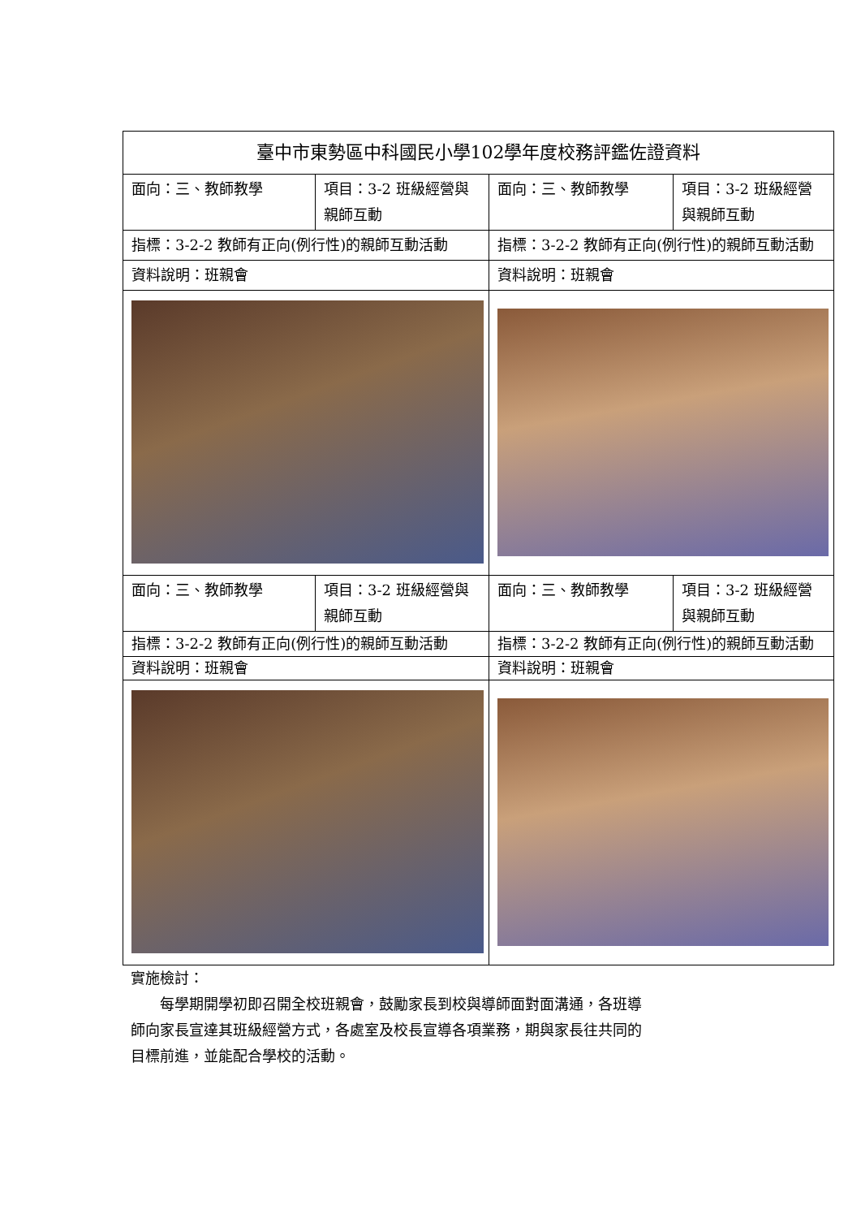| 臺中市東勢區中科國民小學102學年度校務評鑑佐證資料 | | | |
| 面向：三、教師教學 | 項目：3-2 班級經營與親師互動 | 面向：三、教師教學 | 項目：3-2 班級經營與親師互動 |
| 指標：3-2-2 教師有正向(例行性)的親師互動活動 | | 指標：3-2-2 教師有正向(例行性)的親師互動活動 | |
| 資料說明：班親會 | | 資料說明：班親會 | |
| 面向：三、教師教學 | 項目：3-2 班級經營與親師互動 | 面向：三、教師教學 | 項目：3-2 班級經營與親師互動 |
| 指標：3-2-2 教師有正向(例行性)的親師互動活動 | | 指標：3-2-2 教師有正向(例行性)的親師互動活動 | |
| 資料說明：班親會 | | 資料說明：班親會 | |
實施檢討：
　　每學期開學初即召開全校班親會，鼓勵家長到校與導師面對面溝通，各班導
師向家長宣達其班級經營方式，各處室及校長宣導各項業務，期與家長往共同的
目標前進，並能配合學校的活動。